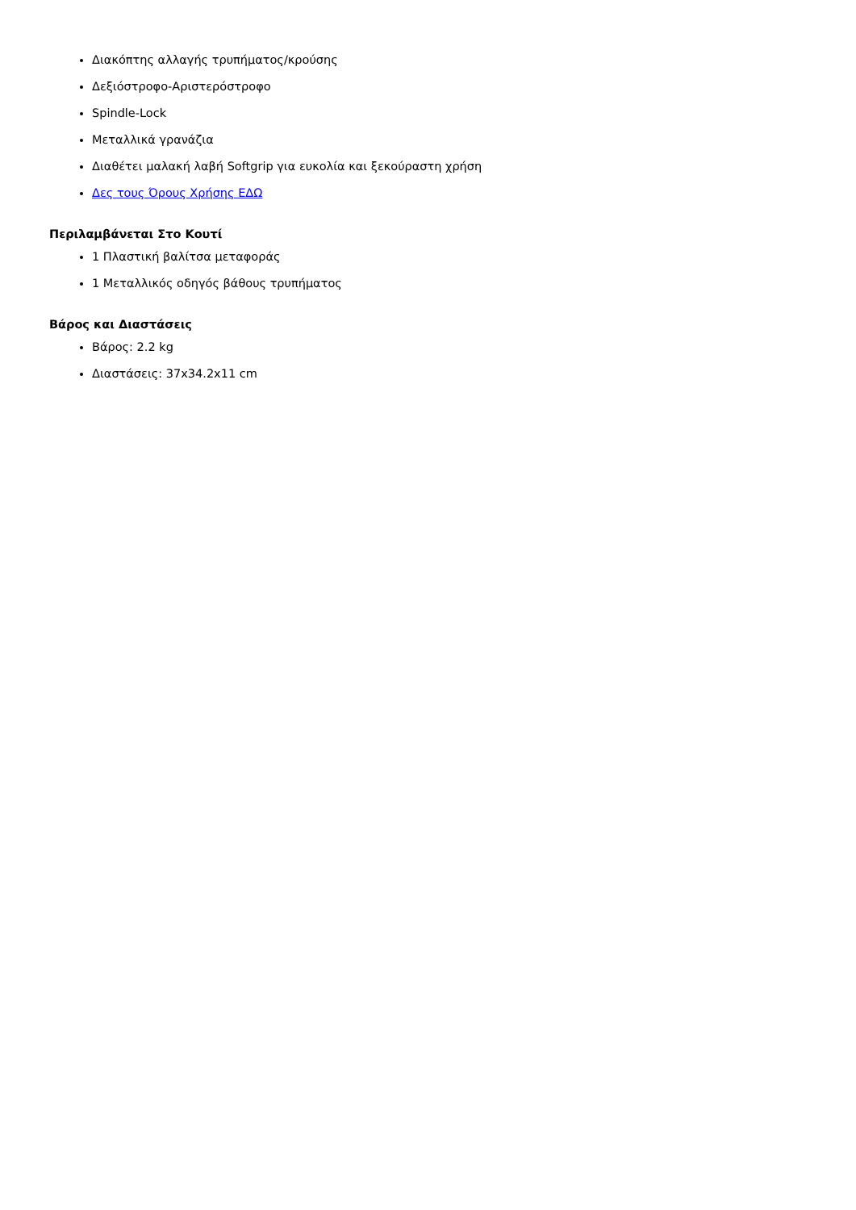Διακόπτης αλλαγής τρυπήματος/κρούσης
Δεξιόστροφο-Αριστερόστροφο
Spindle-Lock
Μεταλλικά γρανάζια
Διαθέτει μαλακή λαβή Softgrip για ευκολία και ξεκούραστη χρήση
Δες τους Όρους Χρήσης ΕΔΩ
Περιλαμβάνεται Στο Κουτί
1 Πλαστική βαλίτσα μεταφοράς
1 Μεταλλικός οδηγός βάθους τρυπήματος
Βάρος και Διαστάσεις
Βάρος: 2.2 kg
Διαστάσεις: 37x34.2x11 cm